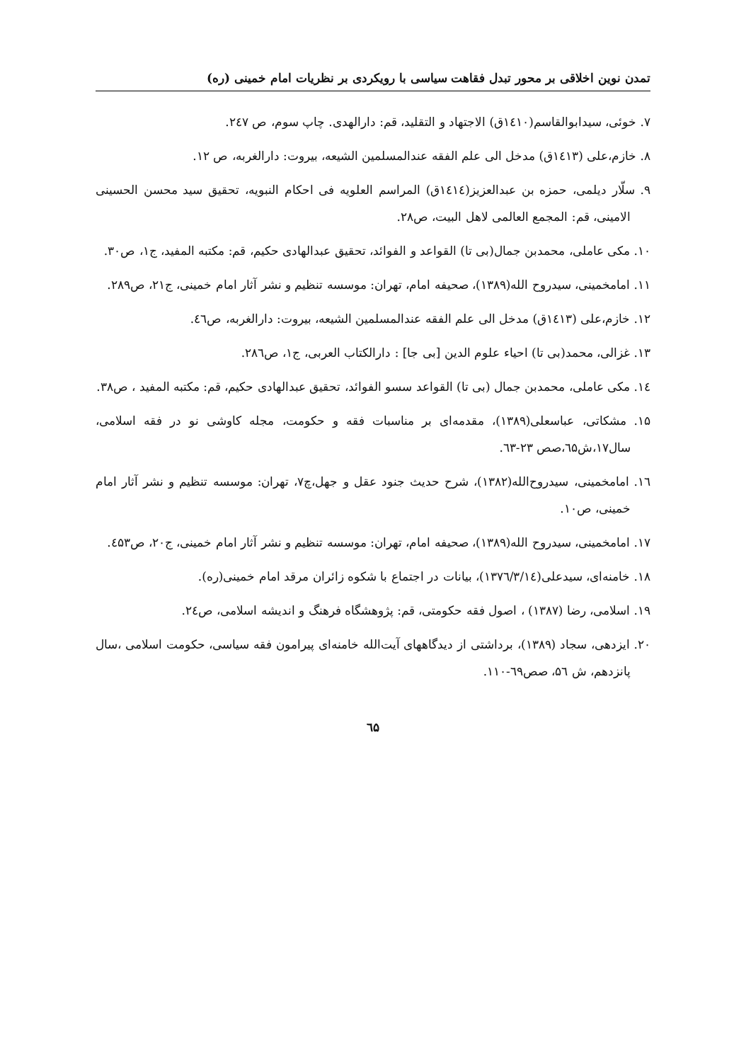تمدن نوین اخلاقی بر محور تبدل فقاهت سیاسی با رویکردی بر نظریات امام خمینی (ره)
۷. خوئی، سیدابوالقاسم(۱٤۱۰ق) الاجتهاد و التقلید، قم: دارالهدی. چاپ سوم، ص ۲٤۷.
۸. خازم،علی (۱٤۱۳ق) مدخل الی علم الفقه عندالمسلمین الشیعه، بیروت: دارالغربه، ص ۱۲.
۹. سلّار دیلمی، حمزه بن عبدالعزیز(۱٤۱٤ق) المراسم العلویه فی احکام النبویه، تحقیق سید محسن الحسینی الامینی، قم: المجمع العالمی لاهل البیت، ص۲۸.
۱۰. مکی عاملی، محمدبن جمال(بی تا) القواعد و الفوائد، تحقیق عبدالهادی حکیم، قم: مکتبه المفید، ج۱، ص۳۰.
۱۱. امامخمینی، سیدروح الله(۱۳۸۹)، صحیفه امام، تهران: موسسه تنظیم و نشر آثار امام خمینی، ج۲۱، ص۲۸۹.
۱۲. خازم،علی (۱٤۱۳ق) مدخل الی علم الفقه عندالمسلمین الشیعه، بیروت: دارالغربه، ص٤٦.
۱۳. غزالی، محمد(بی تا) احیاء علوم الدین [بی جا] : دارالکتاب العربی، ج۱، ص۲۸٦.
۱٤. مکی عاملی، محمدبن جمال (بی تا) القواعد سسو الفوائد، تحقیق عبدالهادی حکیم، قم: مکتبه المفید ، ص۳۸.
۱۵. مشکاتی، عباسعلی(۱۳۸۹)، مقدمه‌ای بر مناسبات فقه و حکومت، مجله کاوشی نو در فقه اسلامی، سال۱۷،ش٦۵،صص ۲۳-٦۳.
۱٦. امامخمینی، سیدروح‌الله(۱۳۸۲)، شرح حدیث جنود عقل و جهل،چ۷، تهران: موسسه تنظیم و نشر آثار امام خمینی، ص۱۰.
۱۷. امامخمینی، سیدروح الله(۱۳۸۹)، صحیفه امام، تهران: موسسه تنظیم و نشر آثار امام خمینی، ج۲۰، ص٤۵۳.
۱۸. خامنه‌ای، سیدعلی(۱۳۷٦/۳/۱٤)، بیانات در اجتماع با شکوه زائران مرقد امام خمینی(ره).
۱۹. اسلامی، رضا (۱۳۸۷) ، اصول فقه حکومتی، قم: پژوهشگاه فرهنگ و اندیشه اسلامی، ص۲٤.
۲۰. ایزدهی، سجاد (۱۳۸۹)، برداشتی از دیدگاههای آیت‌الله خامنه‌ای پیرامون فقه سیاسی، حکومت اسلامی ،سال پانزدهم، ش ۵٦، صص٦۹-۱۱۰.
٦۵